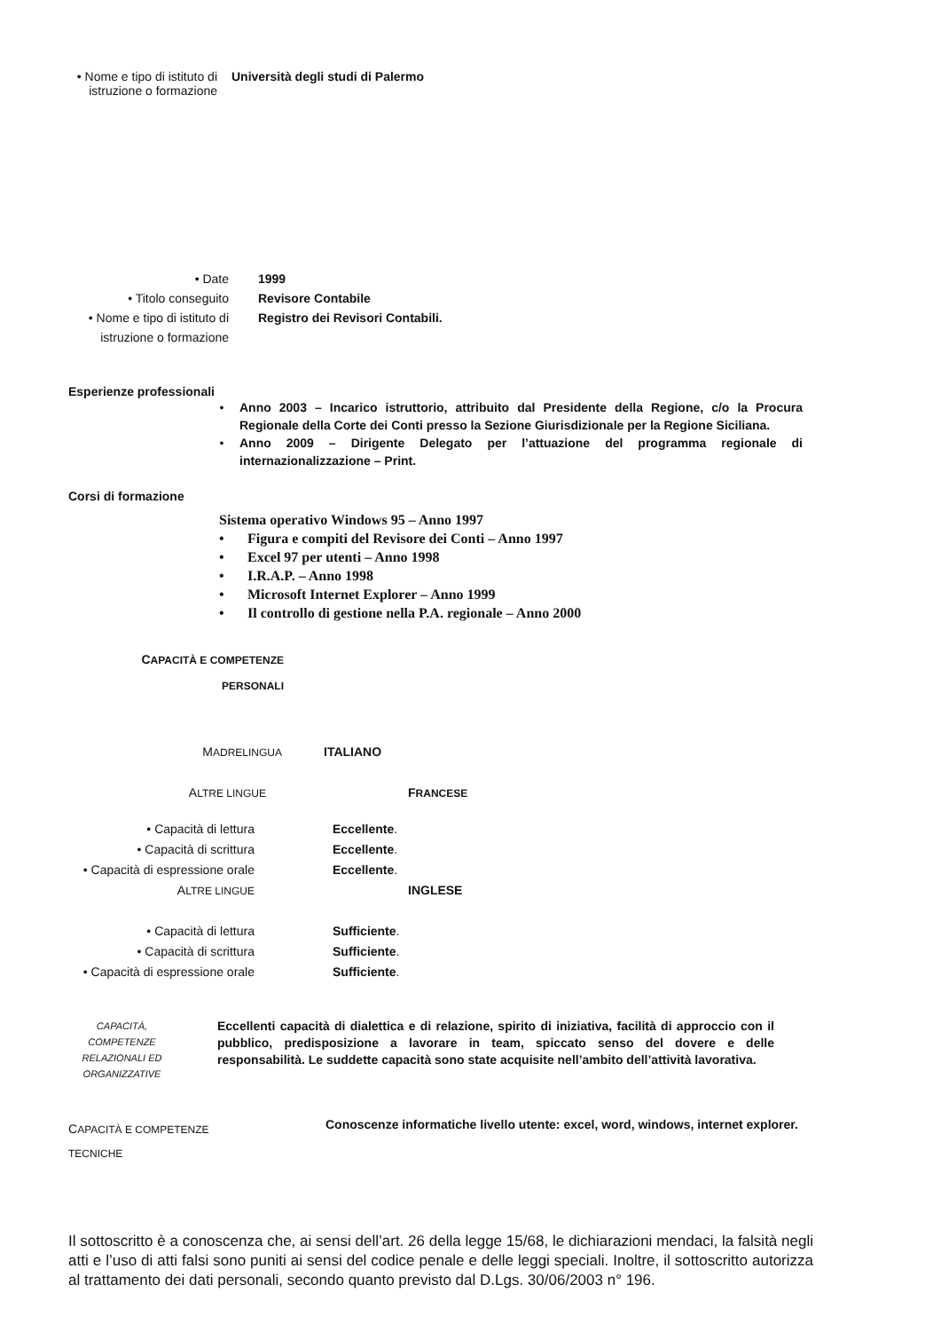• Nome e tipo di istituto di
istruzione o formazione
Università degli studi di Palermo
• Date
• Titolo conseguito
• Nome e tipo di istituto di
istruzione o formazione
1999
Revisore Contabile
Registro dei Revisori Contabili.
Esperienze professionali
• Anno 2003 – Incarico istruttorio, attribuito dal Presidente della Regione, c/o la Procura Regionale della Corte dei Conti presso la Sezione Giurisdizionale per la Regione Siciliana.
• Anno 2009 – Dirigente Delegato per l’attuazione del programma regionale di internazionalizzazione – Print.
Corsi di formazione
Sistema operativo Windows 95 – Anno 1997
• Figura e compiti del Revisore dei Conti – Anno 1997
• Excel 97 per utenti – Anno 1998
• I.R.A.P. – Anno 1998
• Microsoft Internet Explorer – Anno 1999
• Il controllo di gestione nella P.A. regionale – Anno 2000
CAPACITÀ E COMPETENZE
PERSONALI
MADRELINGUA
ITALIANO
ALTRE LINGUE
FRANCESE
• Capacità di lettura
• Capacità di scrittura
• Capacità di espressione orale
ALTRE LINGUE
Eccellente.
Eccellente.
Eccellente.
INGLESE
• Capacità di lettura
• Capacità di scrittura
• Capacità di espressione orale
Sufficiente.
Sufficiente.
Sufficiente.
CAPACITÀ,
COMPETENZE
RELAZIONALI ED
ORGANIZZATIVE
Eccellenti capacità di dialettica e di relazione, spirito di iniziativa, facilità di approccio con il pubblico, predisposizione a lavorare in team, spiccato senso del dovere e delle responsabilità. Le suddette capacità sono state acquisite nell’ambito dell’attività lavorativa.
CAPACITÀ E COMPETENZE
TECNICHE
Conoscenze informatiche livello utente: excel, word, windows, internet explorer.
Il sottoscritto è a conoscenza che, ai sensi dell’art. 26 della legge 15/68, le dichiarazioni mendaci, la falsità negli atti e l’uso di atti falsi sono puniti ai sensi del codice penale e delle leggi speciali. Inoltre, il sottoscritto autorizza al trattamento dei dati personali, secondo quanto previsto dal D.Lgs. 30/06/2003 n° 196.